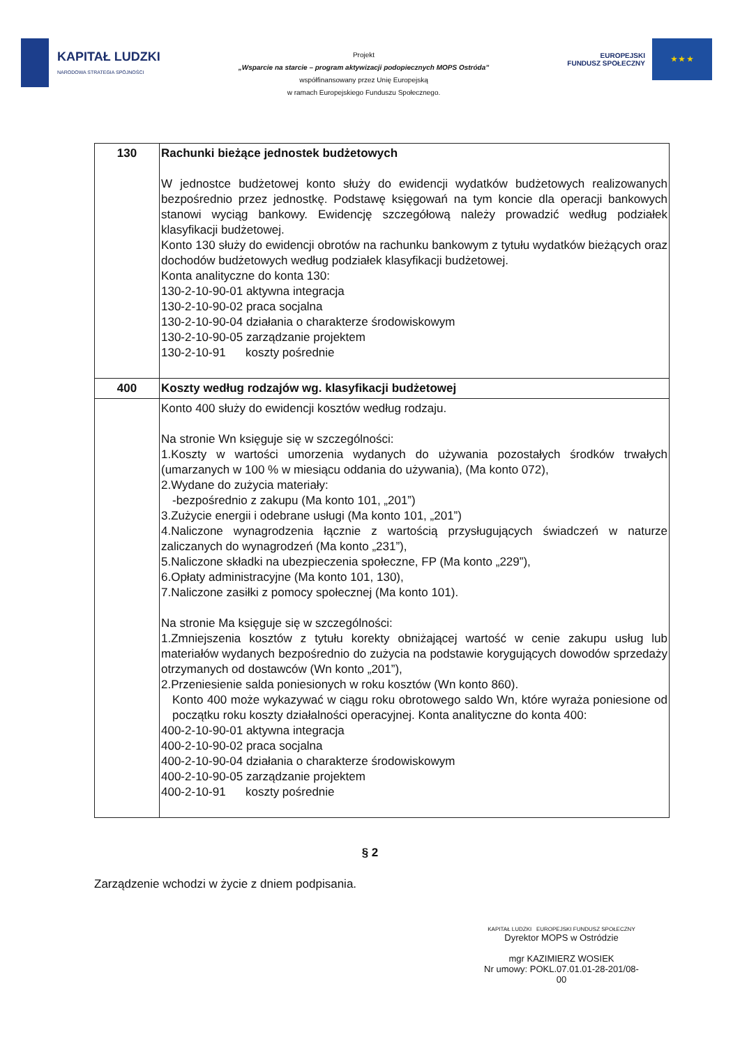KAPITAŁ LUDZKI
NARODOWA STRATEGIA SPÓJNOŚCI
Projekt
„Wsparcie na starcie – program aktywizacji podopiecznych MOPS Ostróda”
współfinansowany przez Unię Europejską
w ramach Europejskiego Funduszu Społecznego.
EUROPEJSKI
FUNDUSZ SPOŁECZNY
★ ★ ★
| 130 | Rachunki bieżące jednostek budżetowych W jednostce budżetowej konto służy do ewidencji wydatków budżetowych realizowanych bezpośrednio przez jednostkę. Podstawę księgowań na tym koncie dla operacji bankowych stanowi wyciąg bankowy. Ewidencję szczegółową należy prowadzić według podziałek klasyfikacji budżetowej. Konto 130 służy do ewidencji obrotów na rachunku bankowym z tytułu wydatków bieżących oraz dochodów budżetowych według podziałek klasyfikacji budżetowej. Konta analityczne do konta 130: 130-2-10-90-01 aktywna integracja 130-2-10-90-02 praca socjalna 130-2-10-90-04 działania o charakterze środowiskowym 130-2-10-90-05 zarządzanie projektem 130-2-10-91 koszty pośrednie |
| 400 | Koszty według rodzajów wg. klasyfikacji budżetowej |
| | Konto 400 służy do ewidencji kosztów według rodzaju. Na stronie Wn księguje się w szczególności: 1.Koszty w wartości umorzenia wydanych do używania pozostałych środków trwałych (umarzanych w 100 % w miesiącu oddania do używania), (Ma konto 072), 2.Wydane do zużycia materiały: -bezpośrednio z zakupu (Ma konto 101, „201”) 3.Zużycie energii i odebrane usługi (Ma konto 101, „201”) 4.Naliczone wynagrodzenia łącznie z wartością przysługujących świadczeń w naturze zaliczanych do wynagrodzeń (Ma konto „231”), 5.Naliczone składki na ubezpieczenia społeczne, FP (Ma konto „229”), 6.Opłaty administracyjne (Ma konto 101, 130), 7.Naliczone zasiłki z pomocy społecznej (Ma konto 101). Na stronie Ma księguje się w szczególności: 1.Zmniejszenia kosztów z tytułu korekty obniżającej wartość w cenie zakupu usług lub materiałów wydanych bezpośrednio do zużycia na podstawie korygujących dowodów sprzedaży otrzymanych od dostawców (Wn konto „201”), 2.Przeniesienie salda poniesionych w roku kosztów (Wn konto 860). Konto 400 może wykazywać w ciągu roku obrotowego saldo Wn, które wyraża poniesione od początku roku koszty działalności operacyjnej. Konta analityczne do konta 400: 400-2-10-90-01 aktywna integracja 400-2-10-90-02 praca socjalna 400-2-10-90-04 działania o charakterze środowiskowym 400-2-10-90-05 zarządzanie projektem 400-2-10-91 koszty pośrednie |
§ 2
Zarządzenie wchodzi w życie z dniem podpisania.
KAPITAŁ LUDZKI EUROPEJSKI FUNDUSZ SPOŁECZNY
Dyrektor MOPS w Ostródzie
mgr KAZIMIERZ WOSIEK
Nr umowy: POKL.07.01.01-28-201/08-00